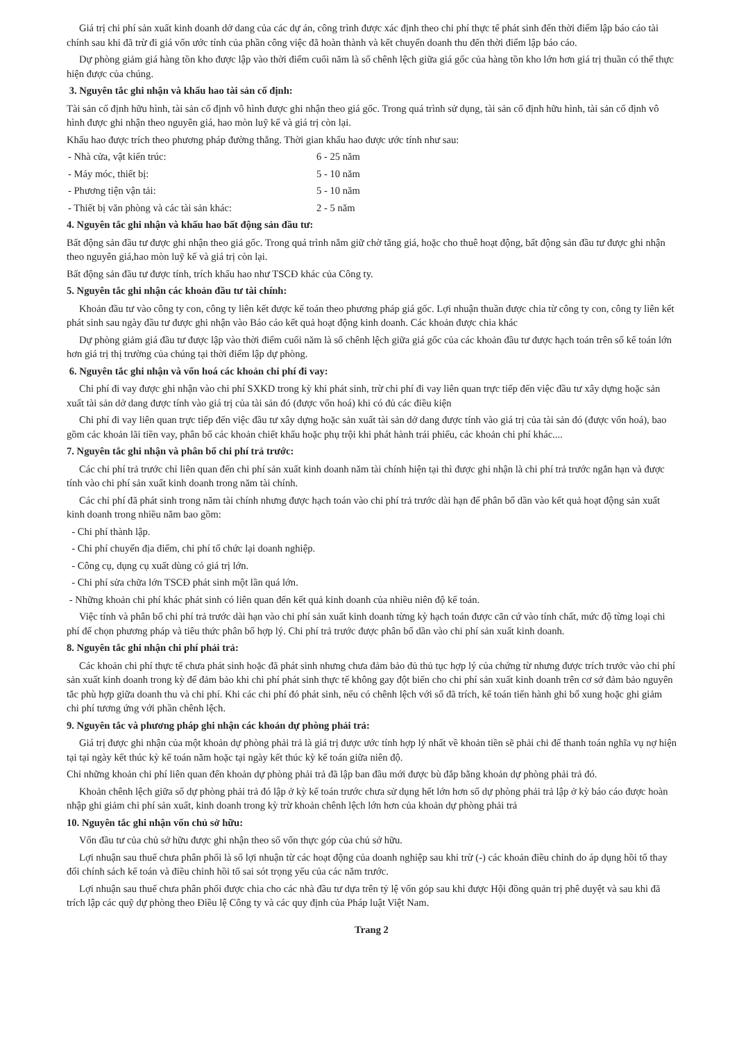Giá trị chi phí sản xuất kinh doanh dở dang của các dự án, công trình được xác định theo chi phí thực tế phát sinh đến thời điểm lập báo cáo tài chính sau khi đã trừ đi giá vốn ước tính của phần công việc đã hoàn thành và kết chuyển doanh thu đến thời điểm lập báo cáo.
Dự phòng giảm giá hàng tồn kho được lập vào thời điểm cuối năm là số chênh lệch giữa giá gốc của hàng tồn kho lớn hơn giá trị thuần có thể thực hiện được của chúng.
3. Nguyên tắc ghi nhận và khấu hao tài sản cố định:
Tài sản cố định hữu hình, tài sản cố định vô hình được ghi nhận theo giá gốc. Trong quá trình sử dụng, tài sản cố định hữu hình, tài sản cố định vô hình được ghi nhận theo nguyên giá, hao mòn luỹ kế và giá trị còn lại.
Khấu hao được trích theo phương pháp đường thẳng. Thời gian khấu hao được ước tính như sau:
- Nhà cửa, vật kiến trúc: 6 - 25 năm
- Máy móc, thiết bị: 5 - 10 năm
- Phương tiện vận tải: 5 - 10 năm
- Thiết bị văn phòng và các tài sản khác: 2 - 5 năm
4. Nguyên tắc ghi nhận và khấu hao bất động sản đầu tư:
Bất động sản đầu tư được ghi nhận theo giá gốc. Trong quá trình nắm giữ chờ tăng giá, hoặc cho thuê hoạt động, bất động sản đầu tư được ghi nhận theo nguyên giá,hao mòn luỹ kế và giá trị còn lại.
Bất động sản đầu tư được tính, trích khấu hao như TSCĐ khác của Công ty.
5. Nguyên tắc ghi nhận các khoản đầu tư tài chính:
Khoản đầu tư vào công ty con, công ty liên kết được kế toán theo phương pháp giá gốc. Lợi nhuận thuần được chia từ công ty con, công ty liên kết phát sinh sau ngày đầu tư được ghi nhận vào Báo cáo kết quả hoạt động kinh doanh. Các khoản được chia khác
Dự phòng giảm giá đầu tư được lập vào thời điểm cuối năm là số chênh lệch giữa giá gốc của các khoản đầu tư được hạch toán trên sổ kế toán lớn hơn giá trị thị trường của chúng tại thời điểm lập dự phòng.
6. Nguyên tắc ghi nhận và vốn hoá các khoản chi phí đi vay:
Chi phí đi vay được ghi nhận vào chi phí SXKD trong kỳ khi phát sinh, trừ chi phí đi vay liên quan trực tiếp đến việc đầu tư xây dựng hoặc sản xuất tài sản dở dang được tính vào giá trị của tài sản đó (được vốn hoá) khi có đủ các điều kiện
Chi phí đi vay liên quan trực tiếp đến việc đầu tư xây dựng hoặc sản xuất tài sản dở dang được tính vào giá trị của tài sản đó (được vốn hoá), bao gồm các khoản lãi tiền vay, phân bổ các khoản chiết khấu hoặc phụ trội khi phát hành trái phiếu, các khoản chi phí khác....
7. Nguyên tắc ghi nhận và phân bổ chi phí trả trước:
Các chi phí trả trước chỉ liên quan đến chi phí sản xuất kinh doanh năm tài chính hiện tại thì được ghi nhận là chi phí trả trước ngắn hạn và được tính vào chi phí sản xuất kinh doanh trong năm tài chính.
Các chi phí đã phát sinh trong năm tài chính nhưng được hạch toán vào chi phí trả trước dài hạn để phân bổ dần vào kết quả hoạt động sản xuất kinh doanh trong nhiều năm bao gồm:
- Chi phí thành lập.
- Chi phí chuyển địa điểm, chi phí tổ chức lại doanh nghiệp.
- Công cụ, dụng cụ xuất dùng có giá trị lớn.
- Chi phí sửa chữa lớn TSCĐ phát sinh một lần quá lớn.
- Những khoản chi phí khác phát sinh có liên quan đến kết quả kinh doanh của nhiều niên độ kế toán.
Việc tính và phân bổ chi phí trả trước dài hạn vào chi phí sản xuất kinh doanh từng kỳ hạch toán được căn cứ vào tính chất, mức độ từng loại chi phí để chọn phương pháp và tiêu thức phân bổ hợp lý. Chi phí trả trước được phân bổ dần vào chi phí sản xuất kinh doanh.
8. Nguyên tắc ghi nhận chi phí phải trả:
Các khoản chi phí thực tế chưa phát sinh hoặc đã phát sinh nhưng chưa đảm bảo đủ thủ tục hợp lý của chứng từ nhưng được trích trước vào chi phí sản xuất kinh doanh trong kỳ để đảm bảo khi chi phí phát sinh thực tế không gay đột biến cho chi phí sản xuất kinh doanh trên cơ sở đảm bảo nguyên tắc phù hợp giữa doanh thu và chi phí. Khi các chi phí đó phát sinh, nếu có chênh lệch với số đã trích, kế toán tiến hành ghi bổ xung hoặc ghi giảm chi phí tương ứng với phần chênh lệch.
9. Nguyên tắc và phương pháp ghi nhận các khoản dự phòng phải trả:
Giá trị được ghi nhận của một khoản dự phòng phải trả là giá trị được ước tính hợp lý nhất về khoản tiền sẽ phải chi để thanh toán nghĩa vụ nợ hiện tại tại ngày kết thúc kỳ kế toán năm hoặc tại ngày kết thúc kỳ kế toán giữa niên độ.
Chỉ những khoản chi phí liên quan đến khoản dự phòng phải trả đã lập ban đầu mới được bù đắp bằng khoản dự phòng phải trả đó.
Khoản chênh lệch giữa số dự phòng phải trả đó lập ở kỳ kế toán trước chưa sử dụng hết lớn hơn số dự phòng phải trả lập ở kỳ báo cáo được hoàn nhập ghi giảm chi phí sản xuất, kinh doanh trong kỳ trừ khoản chênh lệch lớn hơn của khoản dự phòng phải trả
10. Nguyên tắc ghi nhận vốn chủ sở hữu:
Vốn đầu tư của chủ sở hữu được ghi nhận theo số vốn thực góp của chủ sở hữu.
Lợi nhuận sau thuế chưa phân phối là số lợi nhuận từ các hoạt động của doanh nghiệp sau khi trừ (-) các khoản điều chỉnh do áp dụng hồi tố thay đổi chính sách kế toán và điều chỉnh hồi tố sai sót trọng yếu của các năm trước.
Lợi nhuận sau thuế chưa phân phối được chia cho các nhà đầu tư dựa trên tỷ lệ vốn góp sau khi được Hội đồng quản trị phê duyệt và sau khi đã trích lập các quỹ dự phòng theo Điều lệ Công ty và các quy định của Pháp luật Việt Nam.
Trang 2